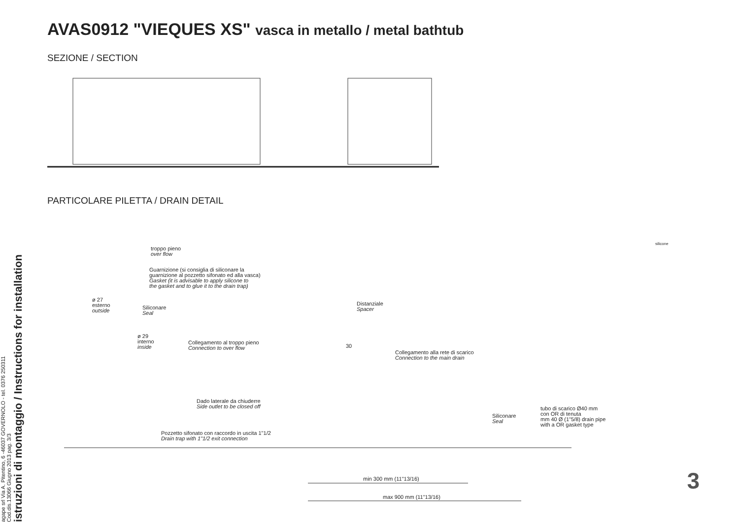agape srl Via A. Pitentino, 6 -46037 GOVERNOLO - tel. 0376 250311
Cod.dis.13066 Giugno 2013 pag. 3/3
istruzioni di montaggio / Instructions for installation
AVAS0912 "VIEQUES XS" vasca in metallo / metal bathtub
SEZIONE / SECTION
PARTICOLARE PILETTA / DRAIN DETAIL
troppo pieno
over flow
Guarnizione (si consiglia di siliconare la
guarnizione al pozzetto sifonato ed alla vasca)
Gasket (it is advisable to apply silicone to
the gasket and to glue it to the drain trap)
ø 27
esterno
outside
Siliconare
Seal
Distanziale
Spacer
ø 29
interno
inside
Collegamento al troppo pieno
Connection to over flow
30
Collegamento alla rete di scarico
Connection to the main drain
Dado laterale da chiuderre
Side outlet to be closed off
tubo di scarico Ø40 mm
con OR di tenuta
mm 40 Ø (1"5/8) drain pipe
with a OR gasket type
Siliconare
Seal
Pozzetto sifonato con raccordo in uscita 1"1/2
Drain trap with 1"1/2 exit connection
min 300 mm (11"13/16)
max 900 mm (11"13/16)
silicone
3